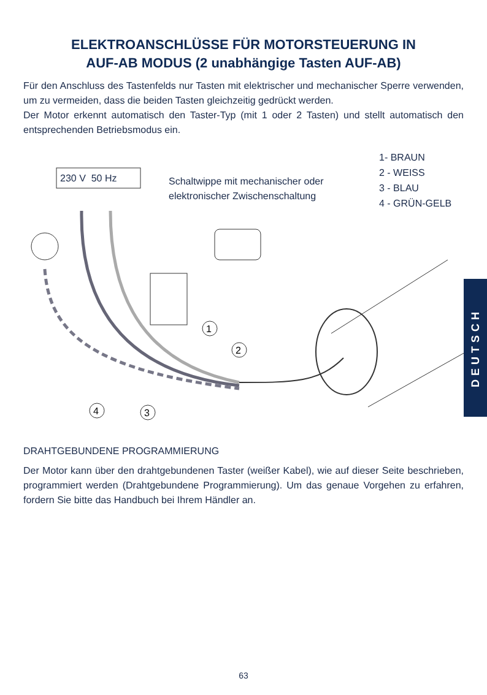ELEKTROANSCHLÜSSE FÜR MOTORSTEUERUNG IN
AUF-AB MODUS (2 unabhängige Tasten AUF-AB)
Für den Anschluss des Tastenfelds nur Tasten mit elektrischer und mechanischer Sperre verwenden, um zu vermeiden, dass die beiden Tasten gleichzeitig gedrückt werden.
Der Motor erkennt automatisch den Taster-Typ (mit 1 oder 2 Tasten) und stellt automatisch den entsprechenden Betriebsmodus ein.
1
2
3
4
230 V 50 Hz
Schaltwippe mit mechanischer oder
elektronischer Zwischenschaltung
1- BRAUN
2 - WEISS
3 - BLAU
4 - GRÜN-GELB
DRAHTGEBUNDENE PROGRAMMIERUNG
Der Motor kann über den drahtgebundenen Taster (weißer Kabel), wie auf dieser Seite beschrieben, programmiert werden (Drahtgebundene Programmierung). Um das genaue Vorgehen zu erfahren, fordern Sie bitte das Handbuch bei Ihrem Händler an.
DEUTSCH
63